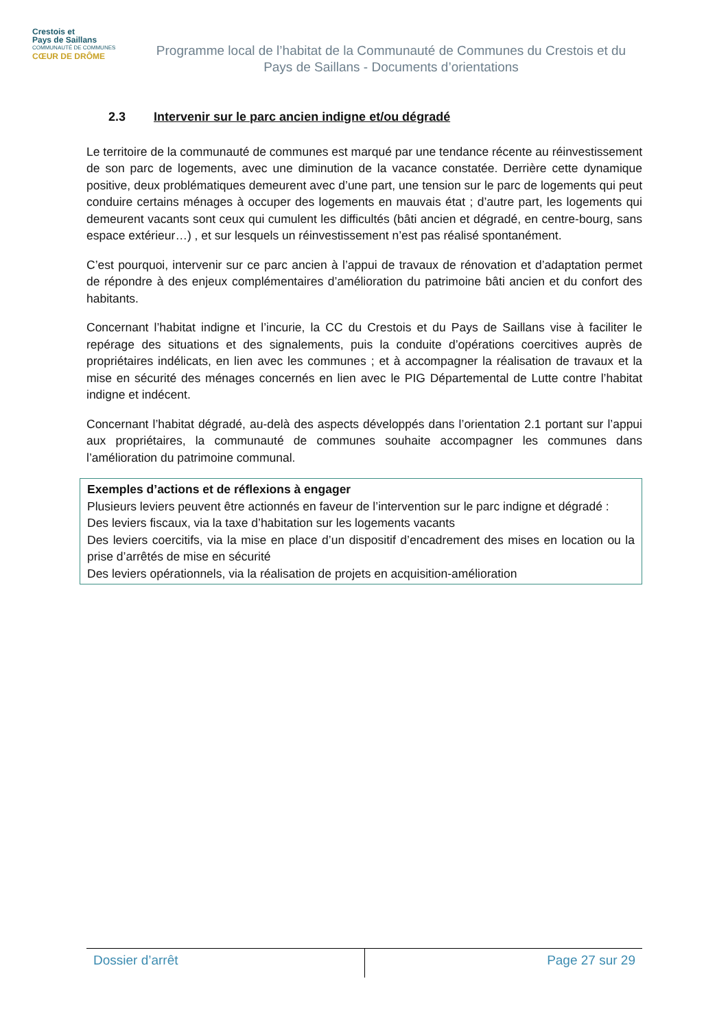Crestois et
Pays de Saillans
COMMUNAUTÉ DE COMMUNES
CŒUR DE DRÔME
Programme local de l’habitat de la Communauté de Communes du Crestois et du Pays de Saillans - Documents d’orientations
2.3 Intervenir sur le parc ancien indigne et/ou dégradé
Le territoire de la communauté de communes est marqué par une tendance récente au réinvestissement de son parc de logements, avec une diminution de la vacance constatée. Derrière cette dynamique positive, deux problématiques demeurent avec d’une part, une tension sur le parc de logements qui peut conduire certains ménages à occuper des logements en mauvais état ; d’autre part, les logements qui demeurent vacants sont ceux qui cumulent les difficultés (bâti ancien et dégradé, en centre-bourg, sans espace extérieur…) , et sur lesquels un réinvestissement n’est pas réalisé spontanément.
C’est pourquoi, intervenir sur ce parc ancien à l’appui de travaux de rénovation et d’adaptation permet de répondre à des enjeux complémentaires d’amélioration du patrimoine bâti ancien et du confort des habitants.
Concernant l’habitat indigne et l’incurie, la CC du Crestois et du Pays de Saillans vise à faciliter le repérage des situations et des signalements, puis la conduite d’opérations coercitives auprès de propriétaires indélicats, en lien avec les communes ; et à accompagner la réalisation de travaux et la mise en sécurité des ménages concernés en lien avec le PIG Départemental de Lutte contre l’habitat indigne et indécent.
Concernant l’habitat dégradé, au-delà des aspects développés dans l’orientation 2.1 portant sur l’appui aux propriétaires, la communauté de communes souhaite accompagner les communes dans l’amélioration du patrimoine communal.
Exemples d’actions et de réflexions à engager
Plusieurs leviers peuvent être actionnés en faveur de l’intervention sur le parc indigne et dégradé :
Des leviers fiscaux, via la taxe d’habitation sur les logements vacants
Des leviers coercitifs, via la mise en place d’un dispositif d’encadrement des mises en location ou la prise d’arrêtés de mise en sécurité
Des leviers opérationnels, via la réalisation de projets en acquisition-amélioration
Dossier d’arrêt Page 27 sur 29